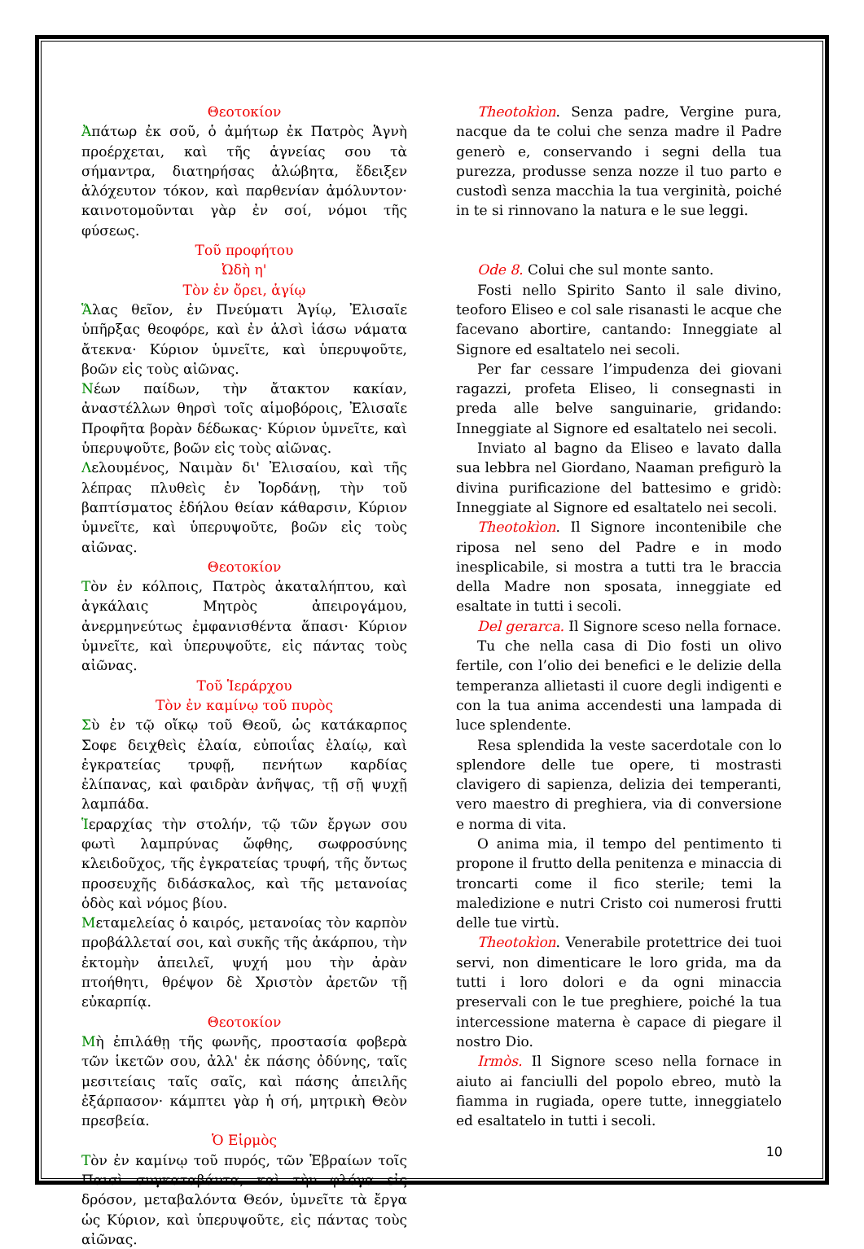Θεοτοκίον
Ἀπάτωρ ἐκ σοῦ, ὁ ἀμήτωρ ἐκ Πατρὸς Ἁγνὴ προέρχεται, καὶ τῆς ἁγνείας σου τὰ σήμαντρα, διατηρήσας ἀλώβητα, ἔδειξεν ἀλόχευτον τόκον, καὶ παρθενίαν ἀμόλυντον· καινοτομοῦνται γὰρ ἐν σοί, νόμοι τῆς φύσεως.
Τοῦ προφήτου
Ὠδὴ η'
Τὸν ἐν ὄρει, ἁγίῳ
Ἅλας θεῖον, ἐν Πνεύματι Ἁγίῳ, Ἐλισαῖε ὑπῆρξας θεοφόρε, καὶ ἐν ἁλσὶ ἰάσω νάματα ἄτεκνα· Κύριον ὑμνεῖτε, καὶ ὑπερυψοῦτε, βοῶν εἰς τοὺς αἰῶνας.
Νέων παίδων, τὴν ἄτακτον κακίαν, ἀναστέλλων θηρσὶ τοῖς αἱμοβόροις, Ἐλισαῖε Προφῆτα βορὰν δέδωκας· Κύριον ὑμνεῖτε, καὶ ὑπερυψοῦτε, βοῶν εἰς τοὺς αἰῶνας.
Λελουμένος, Ναιμὰν δι' Ἐλισαίου, καὶ τῆς λέπρας πλυθεὶς ἐν Ἰορδάνῃ, τὴν τοῦ βαπτίσματος ἐδήλου θείαν κάθαρσιν, Κύριον ὑμνεῖτε, καὶ ὑπερυψοῦτε, βοῶν εἰς τοὺς αἰῶνας.
Θεοτοκίον
Τὸν ἐν κόλποις, Πατρὸς ἀκαταλήπτου, καὶ ἀγκάλαις Μητρὸς ἀπειρογάμου, ἀνερμηνεύτως ἐμφανισθέντα ἅπασι· Κύριον ὑμνεῖτε, καὶ ὑπερυψοῦτε, εἰς πάντας τοὺς αἰῶνας.
Τοῦ Ἱεράρχου
Τὸν ἐν καμίνῳ τοῦ πυρὸς
Σὺ ἐν τῷ οἴκῳ τοῦ Θεοῦ, ὡς κατάκαρπος Σοφε δειχθεὶς ἐλαία, εὐποιΐας ἐλαίῳ, καὶ ἐγκρατείας τρυφῇ, πενήτων καρδίας ἐλίπανας, καὶ φαιδρὰν ἀνῆψας, τῇ σῇ ψυχῇ λαμπάδα.
Ἱεραρχίας τὴν στολήν, τῷ τῶν ἔργων σου φωτὶ λαμπρύνας ὤφθης, σωφροσύνης κλειδοῦχος, τῆς ἐγκρατείας τρυφή, τῆς ὄντως προσευχῆς διδάσκαλος, καὶ τῆς μετανοίας ὁδὸς καὶ νόμος βίου.
Μεταμελείας ὁ καιρός, μετανοίας τὸν καρπὸν προβάλλεταί σοι, καὶ συκῆς τῆς ἀκάρπου, τὴν ἐκτομὴν ἀπειλεῖ, ψυχή μου τὴν ἀρὰν πτοήθητι, θρέψον δὲ Χριστὸν ἀρετῶν τῇ εὐκαρπίᾳ.
Θεοτοκίον
Μὴ ἐπιλάθῃ τῆς φωνῆς, προστασία φοβερὰ τῶν ἱκετῶν σου, ἀλλ' ἐκ πάσης ὀδύνης, ταῖς μεσιτείαις ταῖς σαῖς, καὶ πάσης ἀπειλῆς ἐξάρπασον· κάμπτει γὰρ ἡ σή, μητρικὴ Θεὸν πρεσβεία.
Ὁ Εἱρμὸς
Τὸν ἐν καμίνῳ τοῦ πυρός, τῶν Ἑβραίων τοῖς Παισὶ συγκαταβάντα, καὶ τὴν φλόγα εἰς δρόσον, μεταβαλόντα Θεόν, ὑμνεῖτε τὰ ἔργα ὡς Κύριον, καὶ ὑπερυψοῦτε, εἰς πάντας τοὺς αἰῶνας.
Theotokìon. Senza padre, Vergine pura, nacque da te colui che senza madre il Padre generò e, conservando i segni della tua purezza, produsse senza nozze il tuo parto e custodì senza macchia la tua verginità, poiché in te si rinnovano la natura e le sue leggi.
Ode 8. Colui che sul monte santo.
Fosti nello Spirito Santo il sale divino, teoforo Eliseo e col sale risanasti le acque che facevano abortire, cantando: Inneggiate al Signore ed esaltatelo nei secoli.
Per far cessare l’impudenza dei giovani ragazzi, profeta Eliseo, li consegnasti in preda alle belve sanguinarie, gridando: Inneggiate al Signore ed esaltatelo nei secoli.
Inviato al bagno da Eliseo e lavato dalla sua lebbra nel Giordano, Naaman prefigurò la divina purificazione del battesimo e gridò: Inneggiate al Signore ed esaltatelo nei secoli.
Theotokìon. Il Signore incontenibile che riposa nel seno del Padre e in modo inesplicabile, si mostra a tutti tra le braccia della Madre non sposata, inneggiate ed esaltate in tutti i secoli.
Del gerarca. Il Signore sceso nella fornace.
Tu che nella casa di Dio fosti un olivo fertile, con l’olio dei benefici e le delizie della temperanza allietasti il cuore degli indigenti e con la tua anima accendesti una lampada di luce splendente.
Resa splendida la veste sacerdotale con lo splendore delle tue opere, ti mostrasti clavigero di sapienza, delizia dei temperanti, vero maestro di preghiera, via di conversione e norma di vita.
O anima mia, il tempo del pentimento ti propone il frutto della penitenza e minaccia di troncarti come il fico sterile; temi la maledizione e nutri Cristo coi numerosi frutti delle tue virtù.
Theotokìon. Venerabile protettrice dei tuoi servi, non dimenticare le loro grida, ma da tutti i loro dolori e da ogni minaccia preservali con le tue preghiere, poiché la tua intercessione materna è capace di piegare il nostro Dio.
Irmòs. Il Signore sceso nella fornace in aiuto ai fanciulli del popolo ebreo, mutò la fiamma in rugiada, opere tutte, inneggiatelo ed esaltatelo in tutti i secoli.
10